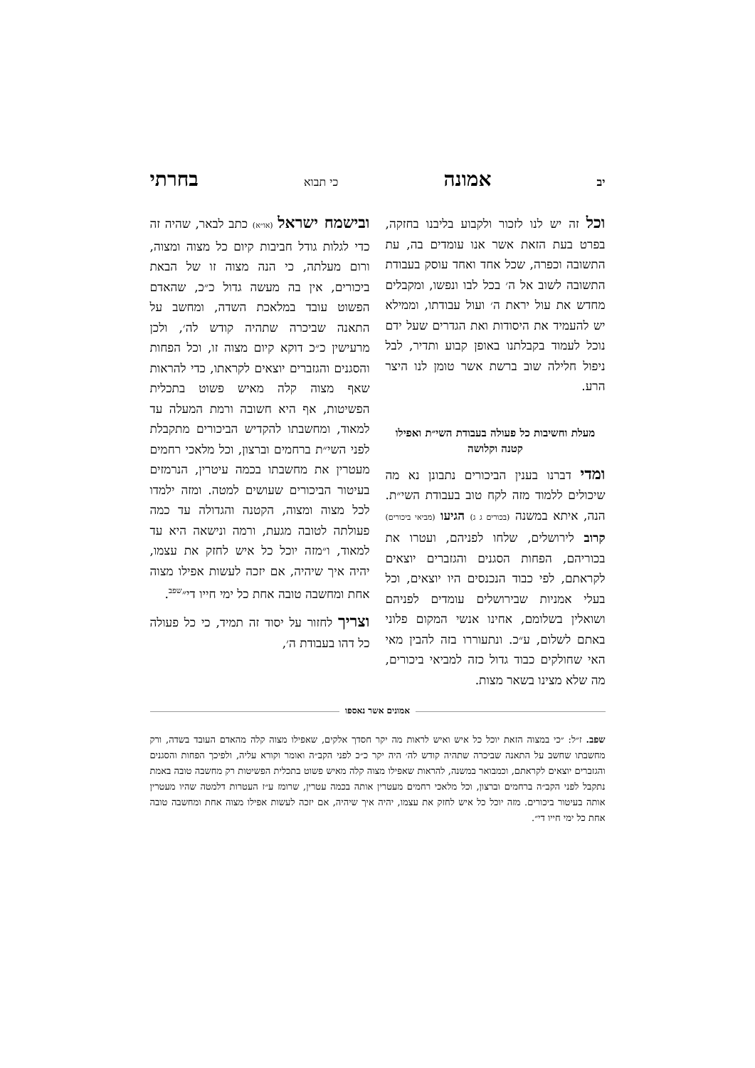יב אמונה כי תבוא בחרתי
וכל זה יש לנו לזכור ולקבוע בליבנו בחזקה, בפרט בעת הזאת אשר אנו עומדים בה, עת התשובה וכפרה, שכל אחד ואחד עוסק בעבודת התשובה לשוב אל ה׳ בכל לבו ונפשו, ומקבלים מחדש את עול יראת ה׳ ועול עבודתו, וממילא יש להעמיד את היסודות ואת הגדרים שעל ידם נוכל לעמוד בקבלתנו באופן קבוע ותדיר, לבל ניפול חלילה שוב ברשת אשר טומן לנו היצר הרע.
מעלת וחשיבות כל פעולה בעבודת השי״ת ואפילו קטנה וקלושה
ומדי דברנו בענין הביכורים נתבונן נא מה שיכולים ללמוד מזה לקח טוב בעבודת השי״ת. הנה, איתא במשנה (בכורים ג ג) הגיעו (מביאי ביכורים) קרוב לירושלים, שלחו לפניהם, ועטרו את בכוריהם, הפחות הסגנים והגזברים יוצאים לקראתם, לפי כבוד הנכנסים היו יוצאים, וכל בעלי אמניות שבירושלים עומדים לפניהם ושואלין בשלומם, אחינו אנשי המקום פלוני באתם לשלום, ע״כ. ונתעוררו בזה להבין מאי האי שחולקים כבוד גדול כזה למביאי ביכורים, מה שלא מצינו בשאר מצות.
ובישמח ישראל (או״א) כתב לבאר, שהיה זה כדי לגלות גודל חביבות קיום כל מצוה ומצוה, ורום מעלתה, כי הנה מצוה זו של הבאת ביכורים, אין בה מעשה גדול כ״כ, שהאדם הפשוט עובד במלאכת השדה, ומחשב על התאנה שביכרה שתהיה קודש לה׳, ולכן מרעישין כ״כ דוקא קיום מצוה זו, וכל הפחות והסגנים והגזברים יוצאים לקראתו, כדי להראות שאף מצוה קלה מאיש פשוט בתכלית הפשיטות, אף היא חשובה ורמת המעלה עד למאוד, ומחשבתו להקדיש הביכורים מתקבלת לפני השי״ת ברחמים וברצון, וכל מלאכי רחמים מעטרין את מחשבתו בכמה עיטרין, הנרמזים בעיטור הביכורים שעושים למטה. ומזה ילמדו לכל מצוה ומצוה, הקטנה והגדולה עד כמה פעולתה לטובה מגעת, ורמה ונישאה היא עד למאוד, ו״מזה יוכל כל איש לחזק את עצמו, יהיה איך שיהיה, אם יזכה לעשות אפילו מצוה אחת ומחשבה טובה אחת כל ימי חייו די״<sup>שפב</sup>.
וצריך לחזור על יסוד זה תמיד, כי כל פעולה כל דהו בעבודת ה׳,
אמונים אשר נאספו
שפב. ז״ל: ״כי במצוה הזאת יוכל כל איש ואיש לראות מה יקר חסדך אלקים, שאפילו מצוה קלה מהאדם העובד בשדה, ורק מחשבתו שחשב על התאנה שביכרה שתהיה קודש לה׳ היה יקר כ״כ לפני הקב״ה ואומר וקורא עליה, ולפיכך הפחות והסגנים והגזברים יוצאים לקראתם, וכמבואר במשנה, להראות שאפילו מצוה קלה מאיש פשוט בתכלית הפשיטות רק מחשבה טובה באמת נתקבל לפני הקב״ה ברחמים וברצון, וכל מלאכי רחמים מעטרין אותה בכמה עטרין, שרומז ע״ז העטרות דלמטה שהיו מעטרין אותה בעיטור ביכורים. מזה יוכל כל איש לחזק את עצמו, יהיה איך שיהיה, אם יזכה לעשות אפילו מצוה אחת ומחשבה טובה אחת כל ימי חייו די״.